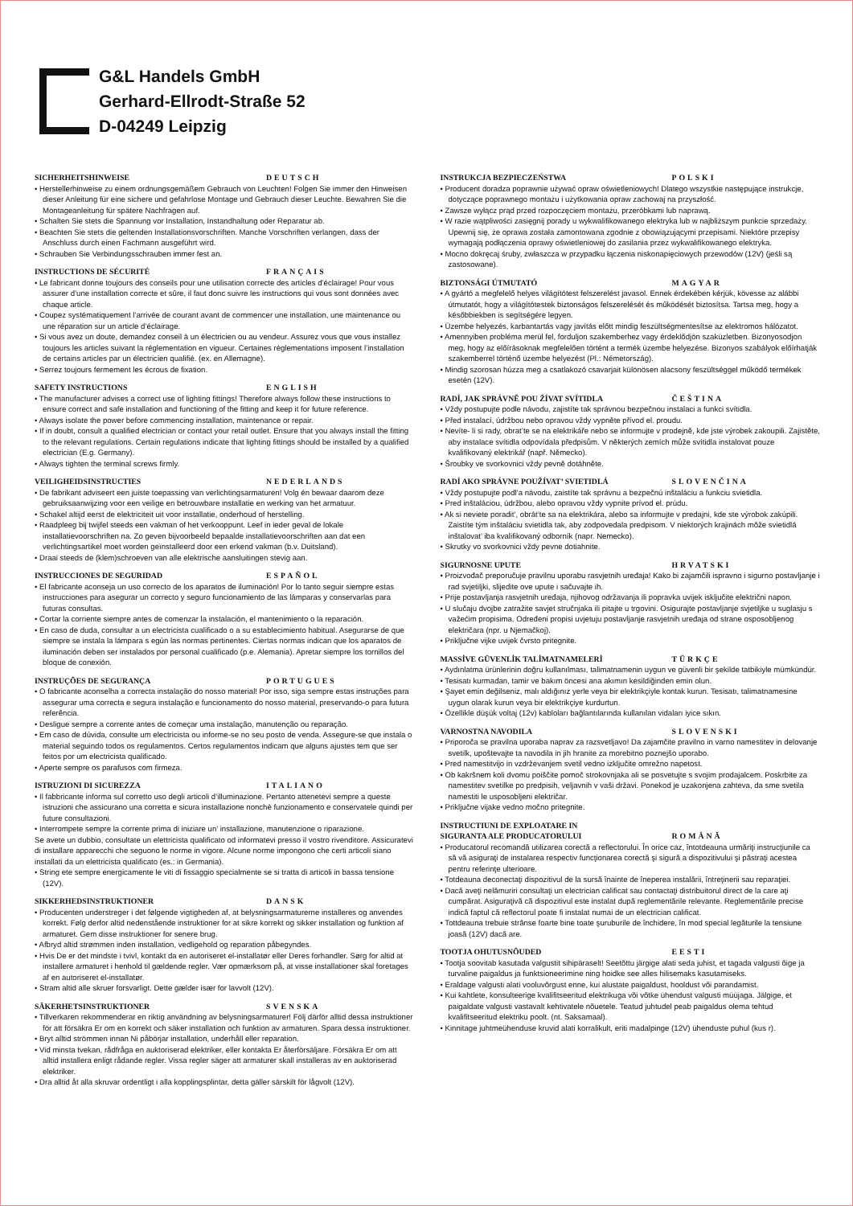G&L Handels GmbH
Gerhard-Ellrodt-Straße 52
D-04249 Leipzig
SICHERHEITSHINWEISE DEUTSCH
• Herstellerhinweise zu einem ordnungsgemäßem Gebrauch von Leuchten! Folgen Sie immer den Hinweisen dieser Anleitung für eine sichere und gefahrlose Montage und Gebrauch dieser Leuchte. Bewahren Sie die Montageanleitung für spätere Nachfragen auf.
• Schalten Sie stets die Spannung vor Installation, Instandhaltung oder Reparatur ab.
• Beachten Sie stets die geltenden Installationsvorschriften. Manche Vorschriften verlangen, dass der Anschluss durch einen Fachmann ausgeführt wird.
• Schrauben Sie Verbindungsschrauben immer fest an.
INSTRUCTIONS DE SÉCURITÉ FRANÇAIS
• Le fabricant donne toujours des conseils pour une utilisation correcte des articles d’éclairage! Pour vous assurer d’une installation correcte et sûre, il faut donc suivre les instructions qui vous sont données avec chaque article.
• Coupez systématiquement l’arrivée de courant avant de commencer une installation, une maintenance ou une réparation sur un article d’éclairage.
• Si vous avez un doute, demandez conseil à un électricien ou au vendeur. Assurez vous que vous installez toujours les articles suivant la réglementation en vigueur. Certaines règlementations imposent l’installation de certains articles par un électricien qualifié. (ex. en Allemagne).
• Serrez toujours fermement les écrous de fixation.
SAFETY INSTRUCTIONS ENGLISH
• The manufacturer advises a correct use of lighting fittings! Therefore always follow these instructions to ensure correct and safe installation and functioning of the fitting and keep it for future reference.
• Always isolate the power before commencing installation, maintenance or repair.
• If in doubt, consult a qualified electrician or contact your retail outlet. Ensure that you always install the fitting to the relevant regulations. Certain regulations indicate that lighting fittings should be installed by a qualified electrician (E.g. Germany).
• Always tighten the terminal screws firmly.
VEILIGHEIDSINSTRUCTIES NEDERLANDS
• De fabrikant adviseert een juiste toepassing van verlichtingsarmaturen! Volg én bewaar daarom deze gebruiksaanwijzing voor een veilige en betrouwbare installatie en werking van het armatuur.
• Schakel altijd eerst de elektriciteit uit voor installatie, onderhoud of herstelling.
• Raadpleeg bij twijfel steeds een vakman of het verkooppunt. Leef in ieder geval de lokale installatievoorschriften na. Zo geven bijvoorbeeld bepaalde installatievoorschriften aan dat een verlichtingsartikel moet worden geïnstalleerd door een erkend vakman (b.v. Duitsland).
• Draai steeds de (klem)schroeven van alle elektrische aansluitingen stevig aan.
INSTRUCCIONES DE SEGURIDAD ESPAÑOL
• El fabricante aconseja un uso correcto de los aparatos de iluminación! Por lo tanto seguir siempre estas instrucciones para asegurar un correcto y seguro funcionamiento de las lámparas y conservarlas para futuras consultas.
• Cortar la corriente siempre antes de comenzar la instalación, el mantenimiento o la reparación.
• En caso de duda, consultar a un electricista cualificado o a su establecimiento habitual. Asegurarse de que siempre se instala la lámpara s egún las normas pertinentes. Ciertas normas indican que los aparatos de iluminación deben ser instalados por personal cualificado (p.e. Alemania). Apretar siempre los tornillos del bloque de conexión.
INSTRUÇÕES DE SEGURANÇA PORTUGUES
• O fabricante aconselha a correcta instalação do nosso material! Por isso, siga sempre estas instruções para assegurar uma correcta e segura instalação e funcionamento do nosso material, preservando-o para futura referência.
• Desligue sempre a corrente antes de começar uma instalação, manutenção ou reparação.
• Em caso de dúvida, consulte um electricista ou informe-se no seu posto de venda. Assegure-se que instala o material seguindo todos os regulamentos. Certos regulamentos indicam que alguns ajustes tem que ser feitos por um electricista qualificado.
• Aperte sempre os parafusos com firmeza.
ISTRUZIONI DI SICUREZZA ITALIANO
• Il fabbricante informa sul corretto uso degli articoli d’illuminazione. Pertanto attenetevi sempre a queste istruzioni che assicurano una corretta e sicura installazione nonchè funzionamento e conservatele quindi per future consultazioni.
• Interrompete sempre la corrente prima di iniziare un’ installazione, manutenzione o riparazione.
Se avete un dubbio, consultate un elettricista qualificato od informatevi presso il vostro rivenditore. Assicuratevi di installare apparecchi che seguono le norme in vigore. Alcune norme impongono che certi articoli siano installati da un elettricista qualificato (es.: in Germania).
• String ete sempre energicamente le viti di fissaggio specialmente se si tratta di articoli in bassa tensione (12V).
SIKKERHEDSINSTRUKTIONER DANSK
• Producenten understreger i det følgende vigtigheden af, at belysningsarmaturerne installeres og anvendes korrekt. Følg derfor altid nedenstående instruktioner for at sikre korrekt og sikker installation og funktion af armaturet. Gem disse instruktioner for senere brug.
• Afbryd altid strømmen inden installation, vedligehold og reparation påbegyndes.
• Hvis De er det mindste i tvivl, kontakt da en autoriseret el-installatør eller Deres forhandler. Sørg for altid at installere armaturet i henhold til gældende regler. Vær opmærksom på, at visse installationer skal foretages af en autoriseret el-installatør.
• Stram altid alle skruer forsvarligt. Dette gælder især for lavvolt (12V).
SÄKERHETSINSTRUKTIONER SVENSKA
• Tillverkaren rekommenderar en riktig användning av belysningsarmaturer! Följ därför alltid dessa instruktioner för att försäkra Er om en korrekt och säker installation och funktion av armaturen. Spara dessa instruktioner.
• Bryt alltid strömmen innan Ni påbörjar installation, underhåll eller reparation.
• Vid minsta tvekan, rådfråga en auktoriserad elektriker, eller kontakta Er återförsäljare. Försäkra Er om att alltid installera enligt rådande regler. Vissa regler säger att armaturer skall installeras av en auktoriserad elektriker.
• Dra alltid åt alla skruvar ordentligt i alla kopplingsplintar, detta gäller särskilt för lågvolt (12V).
INSTRUKCJA BEZPIECZEŃSTWA POLSKI
• Producent doradza poprawnie używać opraw oświetleniowych! Dlatego wszystkie następujące instrukcje, dotyczące poprawnego montażu i użytkowania opraw zachowaj na przyszłość.
• Zawsze wyłącz prąd przed rozpoczęciem montażu, przeróbkami lub naprawą.
• W razie wątpliwości zasięgnij porady u wykwalifikowanego elektryka lub w najbliższym punkcie sprzedaży. Upewnij się, że oprawa została zamontowana zgodnie z obowiązującymi przepisami. Niektóre przepisy wymagają podłączenia oprawy oświetleniowej do zasilania przez wykwalifikowanego elektryka.
• Mocno dokręcaj śruby, zwłaszcza w przypadku łączenia niskonapięciowych przewodów (12V) (jeśli są zastosowane).
BIZTONSÁGI ÚTMUTATÓ MAGYAR
• A gyártó a megfelelő helyes világítótest felszerelést javasol. Ennek érdekében kérjük, kövesse az alábbi útmutatót, hogy a világítótestek biztonságos felszerelését és működését biztosítsa. Tartsa meg, hogy a későbbiekben is segítségére legyen.
• Üzembe helyezés, karbantartás vagy javítás előtt mindig feszültségmentesítse az elektromos hálózatot.
• Amennyiben probléma merül fel, forduljon szakemberhez vagy érdeklődjön szaküzletben. Bizonyosodjon meg, hogy az előírásoknak megfelelően történt a termék üzembe helyezése. Bizonyos szabályok előírhatják szakemberrel történő üzembe helyezést (Pl.: Németország).
• Mindig szorosan húzza meg a csatlakozó csavarjait különösen alacsony feszültséggel működő termékek esetén (12V).
RADÍ, JAK SPRÁVNĚ POU ŽÍVAT SVÍTIDLA ČEŠTINA
• Vždy postupujte podle návodu, zajistíte tak správnou bezpečnou instalaci a funkci svítidla.
• Před instalací, údržbou nebo opravou vždy vypněte přívod el. proudu.
• Nevíte- li si rady, obrat’te se na elektrikáře nebo se informujte v prodejně, kde jste výrobek zakoupili. Zajistěte, aby instalace svítidla odpovídala předpisům. V některých zemích může svítidla instalovat pouze kvalifikovaný elektrikář (např. Německo).
• Šroubky ve svorkovnici vždy pevně dotáhněte.
RADÍ AKO SPRÁVNE POUŽÍVAT’ SVIETIDLÁ SLOVENČINA
• Vždy postupujte podl’a návodu, zaistíte tak správnu a bezpečnú inštaláciu a funkciu svietidla.
• Pred inštaláciou, údržbou, alebo opravou vždy vypnite prívod el. prúdu.
• Ak si neviete poradit’, obrát’te sa na elektrikára, alebo sa informujte v predajni, kde ste výrobok zakúpili. Zaistíte tým inštaláciu svietidla tak, aby zodpovedala predpisom. V niektorých krajinách môže svietidlá inštalovat’ iba kvalifikovaný odborník (napr. Nemecko).
• Skrutky vo svorkovnici vždy pevne dotiahnite.
SIGURNOSNE UPUTE HRVATSKI
• Proizvođač preporučuje pravilnu uporabu rasvjetnih uređaja! Kako bi zajamčili ispravno i sigurno postavljanje i rad svjetiljki, slijedite ove upute i sačuvajte ih.
• Prije postavljanja rasvjetnih uređaja, njihovog održavanja ili popravka uvijek isključite električni napon.
• U slučaju dvojbe zatražite savjet stručnjaka ili pitajte u trgovini. Osigurajte postavljanje svjetiljke u suglasju s važećim propisima. Određeni propisi uvjetuju postavljanje rasvjetnih uređaja od strane osposobljenog električara (npr. u Njemačkoj).
• Priključne vijke uvijek čvrsto pritegnite.
MASSİVE GÜVENLİK TALİMATNAMELERİ TÜRKÇE
• Aydınlatma ürünlerinin doğru kullanılması, talimatnamenin uygun ve güvenli bir şekilde tatbikiyle mümkündür.
• Tesisatı kurmadan, tamir ve bakım öncesi ana akımın kesildiğinden emin olun.
• Şayet emin değilseniz, malı aldığınız yerle veya bir elektrikçiyle kontak kurun. Tesisatı, talimatnamesine uygun olarak kurun veya bir elektrikçiye kurdurtun.
• Özellikle düşük voltaj (12v) kabloları bağlantılarında kullanılan vidaları iyice sıkın.
VARNOSTNA NAVODILA SLOVENSKI
• Priporoča se pravilna uporaba naprav za razsvetljavo! Da zajamčite pravilno in varno namestitev in delovanje svetilk, upoštevajte ta navodila in jih hranite za morebitno poznejšo uporabo.
• Pred namestitvijo in vzdrževanjem svetil vedno izključite omrežno napetost.
• Ob kakršnem koli dvomu poiščite pomoč strokovnjaka ali se posvetujte s svojim prodajalcem. Poskrbite za namestitev svetilke po predpisih, veljavnih v vaši državi. Ponekod je uzakonjena zahteva, da sme svetila namestiti le usposobljeni električar.
• Priključne vijake vedno močno pritegnite.
INSTRUCTIUNI DE EXPLOATARE IN
SIGURANTA ALE PRODUCATORULUI
ROMÂNĂ
• Producatorul recomandă utilizarea corectă a reflectorului. În orice caz, întotdeauna urmăriţi instrucţiunile ca să vă asiguraţi de instalarea respectiv funcţionarea corectă şi sigură a dispozitivului şi păstraţi acestea pentru referinţe ulterioare.
• Totdeauna deconectaţi dispozitivul de la sursă înainte de îneperea instalării, întreţinerii sau reparaţiei.
• Dacă aveţi nelămuriri consultaţi un electrician calificat sau contactaţi distribuitorul direct de la care aţi cumpărat. Asiguraţivă că dispozitivul este instalat după reglementările relevante. Reglementările precise indică faptul că reflectorul poate fi instalat numai de un electrician calificat.
• Tottdeauna trebuie strânse foarte bine toate şuruburile de închidere, în mod special legăturile la tensiune joasă (12V) dacă are.
TOOTJA OHUTUSNÕUDED EESTI
• Tootja soovitab kasutada valgustit sihipäraselt! Seetõttu järgige alati seda juhist, et tagada valgusti õige ja turvaline paigaldus ja funktsioneerimine ning hoidke see alles hilisemaks kasutamiseks.
• Eraldage valgusti alati vooluvõrgust enne, kui alustate paigaldust, hooldust või parandamist.
• Kui kahtlete, konsulteerige kvalifitseeritud elektrikuga või võtke ühendust valgusti müüjaga. Jälgige, et paigaldate valgusti vastavalt kehtivatele nõuetele. Teatud juhtudel peab paigaldus olema tehtud kvalifitseeritud elektriku poolt. (nt. Saksamaal).
• Kinnitage juhtmeühenduse kruvid alati korralikult, eriti madalpinge (12V) ühenduste puhul (kus r).